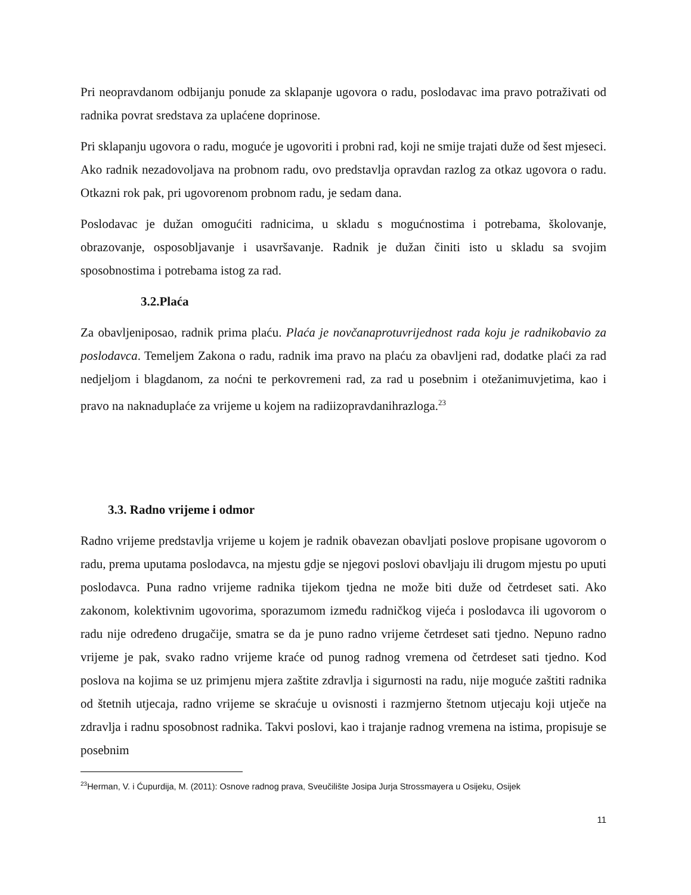Pri neopravdanom odbijanju ponude za sklapanje ugovora o radu, poslodavac ima pravo potraživati od radnika povrat sredstava za uplaćene doprinose.
Pri sklapanju ugovora o radu, moguće je ugovoriti i probni rad, koji ne smije trajati duže od šest mjeseci. Ako radnik nezadovoljava na probnom radu, ovo predstavlja opravdan razlog za otkaz ugovora o radu. Otkazni rok pak, pri ugovorenom probnom radu, je sedam dana.
Poslodavac je dužan omogućiti radnicima, u skladu s mogućnostima i potrebama, školovanje, obrazovanje, osposobljavanje i usavršavanje. Radnik je dužan činiti isto u skladu sa svojim sposobnostima i potrebama istog za rad.
3.2.Plaća
Za obavljeniposao, radnik prima plaću. Plaća je novčanaprotuvrijednost rada koju je radnikobavio za poslodavca. Temeljem Zakona o radu, radnik ima pravo na plaću za obavljeni rad, dodatke plaći za rad nedjeljom i blagdanom, za noćni te perkovremeni rad, za rad u posebnim i otežanimuvjetima, kao i pravo na naknaduplaće za vrijeme u kojem na radiizopravdanihrazloga.<sup>23</sup>
3.3. Radno vrijeme i odmor
Radno vrijeme predstavlja vrijeme u kojem je radnik obavezan obavljati poslove propisane ugovorom o radu, prema uputama poslodavca, na mjestu gdje se njegovi poslovi obavljaju ili drugom mjestu po uputi poslodavca. Puna radno vrijeme radnika tijekom tjedna ne može biti duže od četrdeset sati. Ako zakonom, kolektivnim ugovorima, sporazumom između radničkog vijeća i poslodavca ili ugovorom o radu nije određeno drugačije, smatra se da je puno radno vrijeme četrdeset sati tjedno. Nepuno radno vrijeme je pak, svako radno vrijeme kraće od punog radnog vremena od četrdeset sati tjedno. Kod poslova na kojima se uz primjenu mjera zaštite zdravlja i sigurnosti na radu, nije moguće zaštiti radnika od štetnih utjecaja, radno vrijeme se skraćuje u ovisnosti i razmjerno štetnom utjecaju koji utječe na zdravlja i radnu sposobnost radnika. Takvi poslovi, kao i trajanje radnog vremena na istima, propisuje se posebnim
<sup>23</sup> Herman, V. i Ćupurdija, M. (2011): Osnove radnog prava, Sveučilište Josipa Jurja Strossmayera u Osijeku, Osijek
11